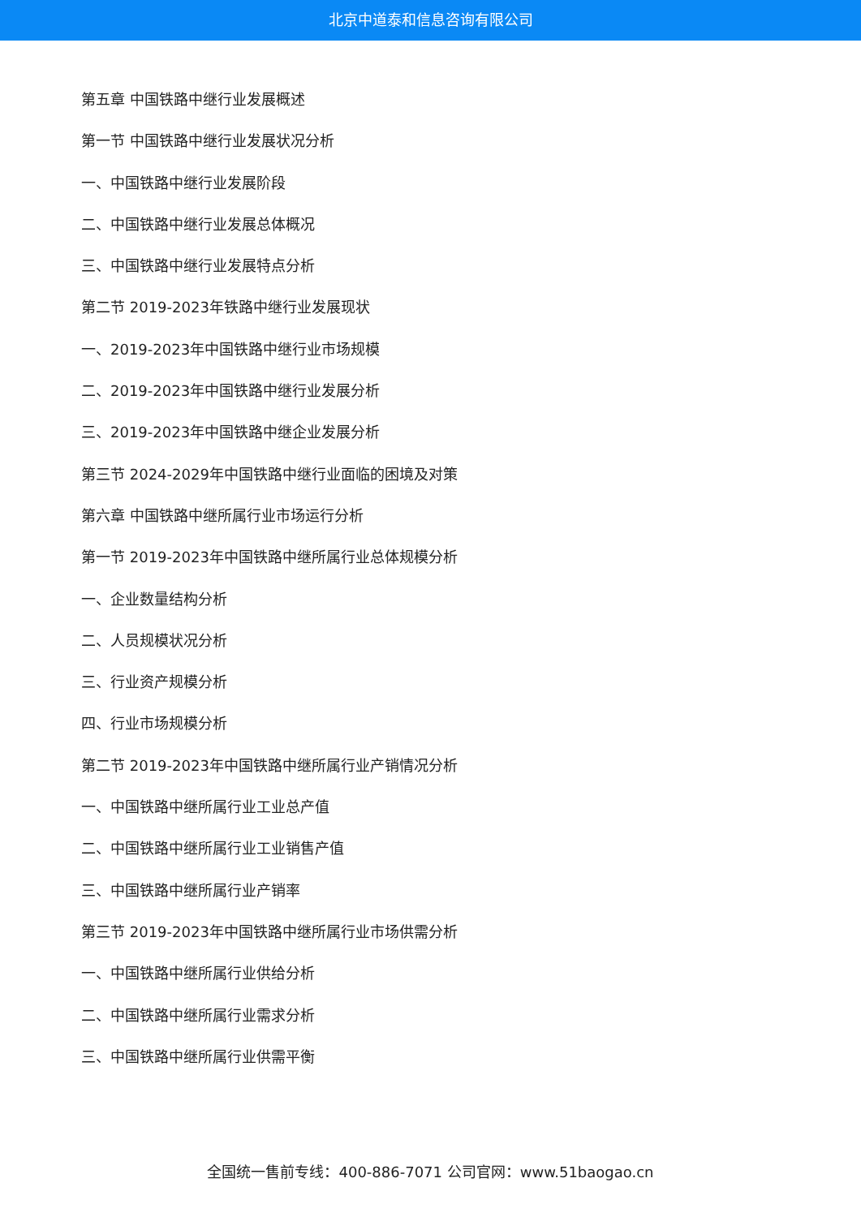北京中道泰和信息咨询有限公司
第五章 中国铁路中继行业发展概述
第一节 中国铁路中继行业发展状况分析
一、中国铁路中继行业发展阶段
二、中国铁路中继行业发展总体概况
三、中国铁路中继行业发展特点分析
第二节 2019-2023年铁路中继行业发展现状
一、2019-2023年中国铁路中继行业市场规模
二、2019-2023年中国铁路中继行业发展分析
三、2019-2023年中国铁路中继企业发展分析
第三节 2024-2029年中国铁路中继行业面临的困境及对策
第六章 中国铁路中继所属行业市场运行分析
第一节 2019-2023年中国铁路中继所属行业总体规模分析
一、企业数量结构分析
二、人员规模状况分析
三、行业资产规模分析
四、行业市场规模分析
第二节 2019-2023年中国铁路中继所属行业产销情况分析
一、中国铁路中继所属行业工业总产值
二、中国铁路中继所属行业工业销售产值
三、中国铁路中继所属行业产销率
第三节 2019-2023年中国铁路中继所属行业市场供需分析
一、中国铁路中继所属行业供给分析
二、中国铁路中继所属行业需求分析
三、中国铁路中继所属行业供需平衡
全国统一售前专线：400-886-7071 公司官网：www.51baogao.cn